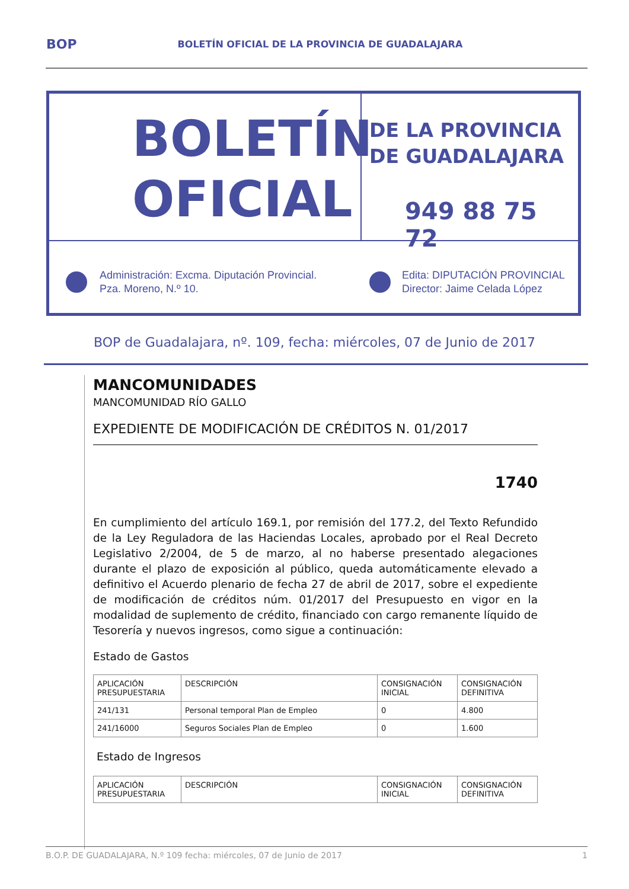BOP BOLETÍN OFICIAL DE LA PROVINCIA DE GUADALAJARA
BOLETÍN
OFICIAL
DE LA PROVINCIA
DE GUADALAJARA
949 88 75 72
Administración: Excma. Diputación Provincial.
Pza. Moreno, N.º 10.
Edita: DIPUTACIÓN PROVINCIAL
Director: Jaime Celada López
BOP de Guadalajara, nº. 109, fecha: miércoles, 07 de Junio de 2017
MANCOMUNIDADES
MANCOMUNIDAD RÍO GALLO
EXPEDIENTE DE MODIFICACIÓN DE CRÉDITOS N. 01/2017
1740
En cumplimiento del artículo 169.1, por remisión del 177.2, del Texto Refundido de la Ley Reguladora de las Haciendas Locales, aprobado por el Real Decreto Legislativo 2/2004, de 5 de marzo, al no haberse presentado alegaciones durante el plazo de exposición al público, queda automáticamente elevado a definitivo el Acuerdo plenario de fecha 27 de abril de 2017, sobre el expediente de modificación de créditos núm. 01/2017 del Presupuesto en vigor en la modalidad de suplemento de crédito, financiado con cargo remanente líquido de Tesorería y nuevos ingresos, como sigue a continuación:
Estado de Gastos
| APLICACIÓN PRESUPUESTARIA | DESCRIPCIÓN | CONSIGNACIÓN INICIAL | CONSIGNACIÓN DEFINITIVA |
| 241/131 | Personal temporal Plan de Empleo | 0 | 4.800 |
| 241/16000 | Seguros Sociales Plan de Empleo | 0 | 1.600 |
Estado de Ingresos
| APLICACIÓN PRESUPUESTARIA | DESCRIPCIÓN | CONSIGNACIÓN INICIAL | CONSIGNACIÓN DEFINITIVA |
B.O.P. DE GUADALAJARA, N.º 109 fecha: miércoles, 07 de Junio de 2017 1